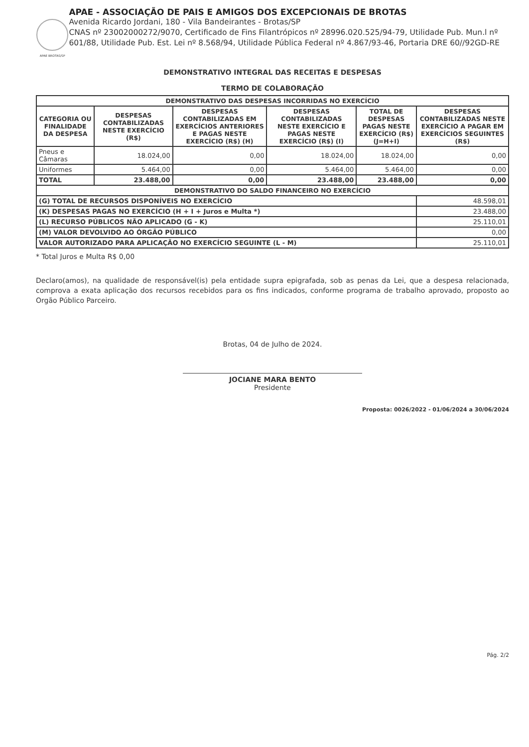APAE BROTAS/SP
APAE - ASSOCIAÇÃO DE PAIS E AMIGOS DOS EXCEPCIONAIS DE BROTAS
Avenida Ricardo Jordani, 180 - Vila Bandeirantes - Brotas/SP
CNAS nº 23002000272/9070, Certificado de Fins Filantrópicos nº 28996.020.525/94-79, Utilidade Pub. Mun.l nº 601/88, Utilidade Pub. Est. Lei nº 8.568/94, Utilidade Pública Federal nº 4.867/93-46, Portaria DRE 60//92GD-RE
DEMONSTRATIVO INTEGRAL DAS RECEITAS E DESPESAS
TERMO DE COLABORAÇÃO
| DEMONSTRATIVO DAS DESPESAS INCORRIDAS NO EXERCÍCIO | | | | | |
| --- | --- | --- | --- | --- | --- |
| CATEGORIA OU FINALIDADE DA DESPESA | DESPESAS CONTABILIZADAS NESTE EXERCÍCIO (R$) | DESPESAS CONTABILIZADAS EM EXERCÍCIOS ANTERIORES E PAGAS NESTE EXERCÍCIO (R$) (H) | DESPESAS CONTABILIZADAS NESTE EXERCÍCIO E PAGAS NESTE EXERCÍCIO (R$) (I) | TOTAL DE DESPESAS PAGAS NESTE EXERCÍCIO (R$) (J=H+I) | DESPESAS CONTABILIZADAS NESTE EXERCÍCIO A PAGAR EM EXERCÍCIOS SEGUINTES (R$) |
| Pneus e Câmaras | 18.024,00 | 0,00 | 18.024,00 | 18.024,00 | 0,00 |
| Uniformes | 5.464,00 | 0,00 | 5.464,00 | 5.464,00 | 0,00 |
| TOTAL | 23.488,00 | 0,00 | 23.488,00 | 23.488,00 | 0,00 |
| DEMONSTRATIVO DO SALDO FINANCEIRO NO EXERCÍCIO | | | | | |
| (G) TOTAL DE RECURSOS DISPONÍVEIS NO EXERCÍCIO | | | | | 48.598,01 |
| (K) DESPESAS PAGAS NO EXERCÍCIO (H + I + Juros e Multa *) | | | | | 23.488,00 |
| (L) RECURSO PÚBLICOS NÃO APLICADO (G - K) | | | | | 25.110,01 |
| (M) VALOR DEVOLVIDO AO ÓRGÃO PÚBLICO | | | | | 0,00 |
| VALOR AUTORIZADO PARA APLICAÇÃO NO EXERCÍCIO SEGUINTE (L - M) | | | | | 25.110,01 |
* Total Juros e Multa R$ 0,00
Declaro(amos), na qualidade de responsável(is) pela entidade supra epigrafada, sob as penas da Lei, que a despesa relacionada, comprova a exata aplicação dos recursos recebidos para os fins indicados, conforme programa de trabalho aprovado, proposto ao Orgão Público Parceiro.
Brotas, 04 de Julho de 2024.
JOCIANE MARA BENTO
Presidente
Proposta: 0026/2022 - 01/06/2024 a 30/06/2024
Pág. 2/2